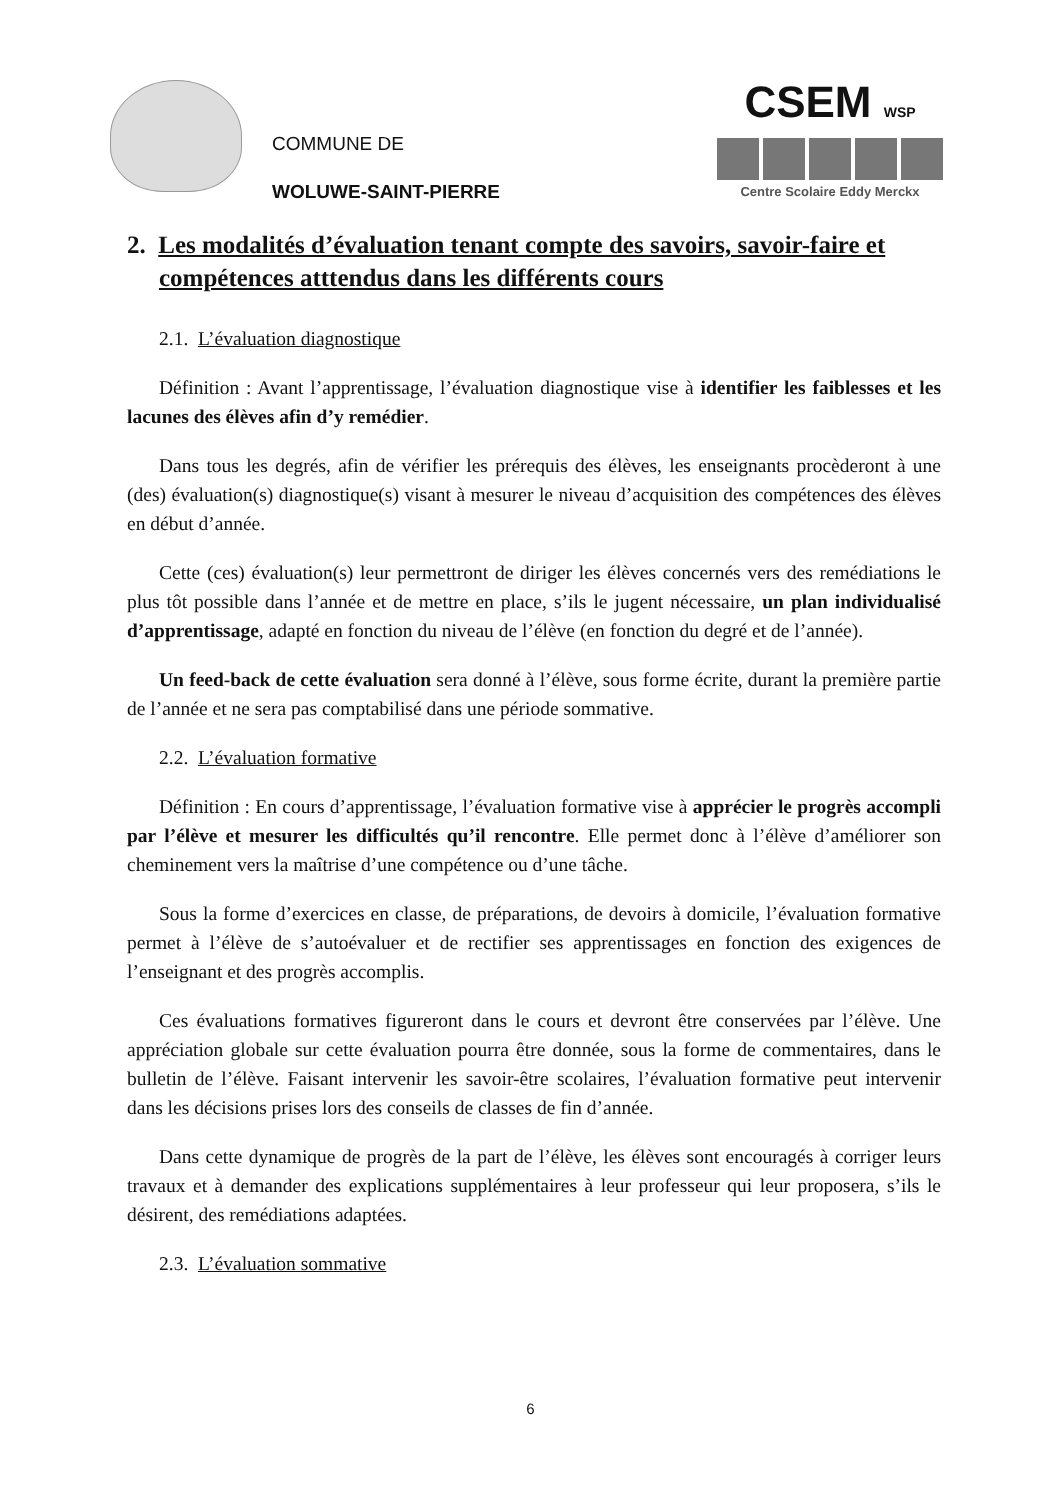COMMUNE DE
WOLUWE-SAINT-PIERRE
CSEM WSP
Centre Scolaire Eddy Merckx
2. Les modalités d’évaluation tenant compte des savoirs, savoir-faire et compétences atttendus dans les différents cours
2.1. L’évaluation diagnostique
Définition : Avant l’apprentissage, l’évaluation diagnostique vise à identifier les faiblesses et les lacunes des élèves afin d’y remédier.
Dans tous les degrés, afin de vérifier les prérequis des élèves, les enseignants procèderont à une (des) évaluation(s) diagnostique(s) visant à mesurer le niveau d’acquisition des compétences des élèves en début d’année.
Cette (ces) évaluation(s) leur permettront de diriger les élèves concernés vers des remédiations le plus tôt possible dans l’année et de mettre en place, s’ils le jugent nécessaire, un plan individualisé d’apprentissage, adapté en fonction du niveau de l’élève (en fonction du degré et de l’année).
Un feed-back de cette évaluation sera donné à l’élève, sous forme écrite, durant la première partie de l’année et ne sera pas comptabilisé dans une période sommative.
2.2. L’évaluation formative
Définition : En cours d’apprentissage, l’évaluation formative vise à apprécier le progrès accompli par l’élève et mesurer les difficultés qu’il rencontre. Elle permet donc à l’élève d’améliorer son cheminement vers la maîtrise d’une compétence ou d’une tâche.
Sous la forme d’exercices en classe, de préparations, de devoirs à domicile, l’évaluation formative permet à l’élève de s’autoévaluer et de rectifier ses apprentissages en fonction des exigences de l’enseignant et des progrès accomplis.
Ces évaluations formatives figureront dans le cours et devront être conservées par l’élève. Une appréciation globale sur cette évaluation pourra être donnée, sous la forme de commentaires, dans le bulletin de l’élève. Faisant intervenir les savoir-être scolaires, l’évaluation formative peut intervenir dans les décisions prises lors des conseils de classes de fin d’année.
Dans cette dynamique de progrès de la part de l’élève, les élèves sont encouragés à corriger leurs travaux et à demander des explications supplémentaires à leur professeur qui leur proposera, s’ils le désirent, des remédiations adaptées.
2.3. L’évaluation sommative
6